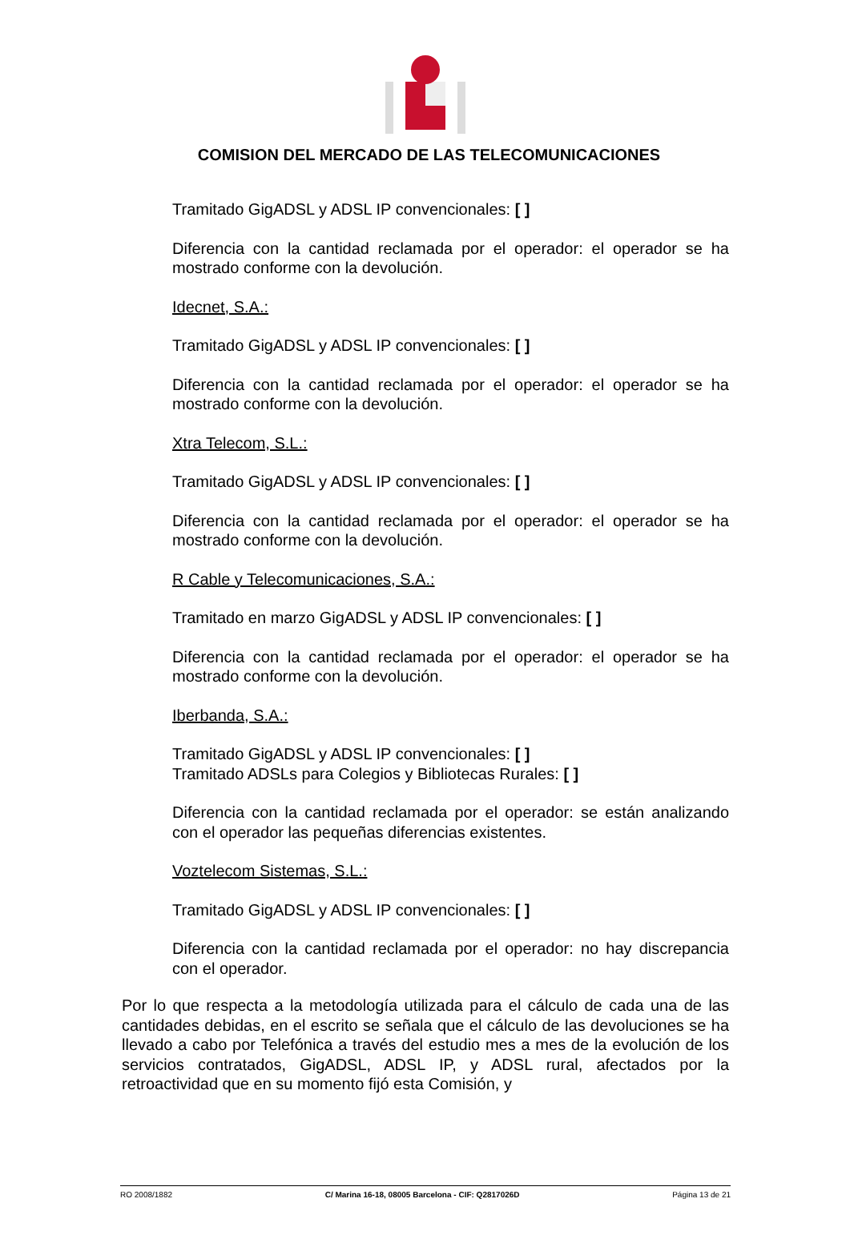COMISION DEL MERCADO DE LAS TELECOMUNICACIONES
Tramitado GigADSL y ADSL IP convencionales: [ ]
Diferencia con la cantidad reclamada por el operador: el operador se ha mostrado conforme con la devolución.
Idecnet, S.A.:
Tramitado GigADSL y ADSL IP convencionales: [ ]
Diferencia con la cantidad reclamada por el operador: el operador se ha mostrado conforme con la devolución.
Xtra Telecom, S.L.:
Tramitado GigADSL y ADSL IP convencionales: [ ]
Diferencia con la cantidad reclamada por el operador: el operador se ha mostrado conforme con la devolución.
R Cable y Telecomunicaciones, S.A.:
Tramitado en marzo GigADSL y ADSL IP convencionales: [ ]
Diferencia con la cantidad reclamada por el operador: el operador se ha mostrado conforme con la devolución.
Iberbanda, S.A.:
Tramitado GigADSL y ADSL IP convencionales: [ ]
Tramitado ADSLs para Colegios y Bibliotecas Rurales: [ ]
Diferencia con la cantidad reclamada por el operador: se están analizando con el operador las pequeñas diferencias existentes.
Voztelecom Sistemas, S.L.:
Tramitado GigADSL y ADSL IP convencionales: [ ]
Diferencia con la cantidad reclamada por el operador: no hay discrepancia con el operador.
Por lo que respecta a la metodología utilizada para el cálculo de cada una de las cantidades debidas, en el escrito se señala que el cálculo de las devoluciones se ha llevado a cabo por Telefónica a través del estudio mes a mes de la evolución de los servicios contratados, GigADSL, ADSL IP, y ADSL rural, afectados por la retroactividad que en su momento fijó esta Comisión, y
RO 2008/1882 C/ Marina 16-18, 08005 Barcelona - CIF: Q2817026D Página 13 de 21